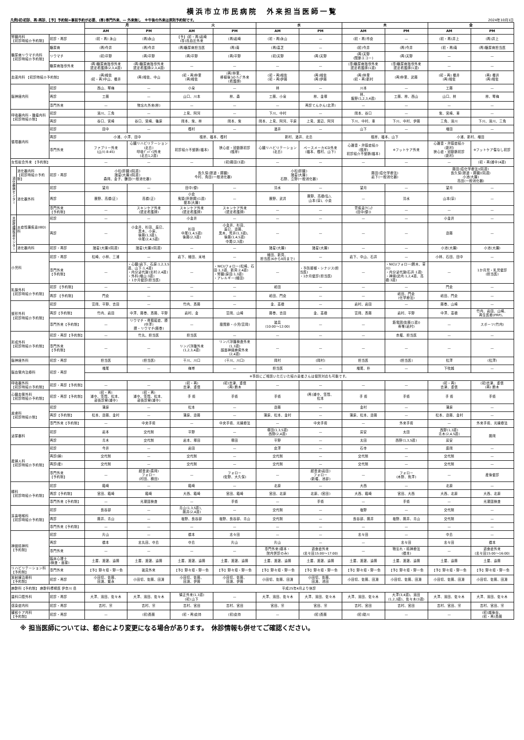横浜市立市民病院　外来担当医師一覧
凡例)初:初診、再:再診、【予】予約制=事前予約が必要、(専)専門外来、— 外来無し　※午後の外来は原則予約制です。 2024年10月1日
| | | | 月 | | 火 | | 水 | | 木 | | 金 | |
| --- | --- | --- | --- | --- | --- | --- | --- | --- | --- | --- | --- | --- |
| | | | AM | PM | AM | PM | AM | PM | AM | PM | AM | PM |
| 腎臓内科 【初診時紹介予約制】 | | 初診・再診 | (初・再) 永山 | (再)永山 | 【予】(初・再)岩崎 (専)高血圧外来 | (再)岩崎 | (初・再)永山 | — | (初・再)市倉 | — | (初・再)井上 | (再)井上 |
| 糖尿病リウマチ内科 【初診時紹介予約制】 | | 糖尿病 | (再)今井 | (再)今井 | (再)糖尿病担当医 | (再)南 | (再)髙芝 | — | (初)今井 | (再)今井 | (初・再)南 | (再)糖尿病担当医 |
| | | リウマチ | (初)平野 | (再)平野 | (再)平野 | (再)平野 | (初)天野 | (再)天野 | (再)天野 (関節エコー) | (再)天野 | — | — |
| | | 糖尿病指導外来 | (再)糖尿病指導外来 認定看護師(2,3,4週) | (再)糖尿病指導外来 認定看護師(2,3,4週) | — | — | — | — | (専)糖尿病指導外来 認定看護師(1週) | (専)糖尿病指導外来 認定看護師(1週) | — | — |
| 血液内科 【初診時紹介予約制】 | | | (再)相佐 (初・再)中山、櫻井 | (再)相佐、中山 | (初・再)仲里 (再)相佐 | (再)仲里、 移植後ﾌｫﾛｰｱｯﾌﾟ外来 (看護師) | (初・再)相佐 (初・再)伊藤 | (再)相佐 (再)伊藤 | (再)仲里 (初・再)新村 | (再)仲里、武藤 | (初・再) 櫻井 (再)相佐 | (再) 櫻井 (再)相佐 |
| 脳神経内科 | | 初診 | 西山、琴梅 | — | 小泉 | — | 林 | — | 川本 | — | 工藤 | — |
| | | 再診 | 工藤 | — | 山口、川本 | 林、森 | 工藤、小泉 | 林、金塚 | 林、 飯野(1,2,3,4週) | 工藤、林、西山 | 山口、林 | 林、琴梅 |
| | | 専門外来 | — | 物忘れ外来(林) | — | — | — | 再診てんかん(北澤) | — | — | — | — |
| 呼吸器内科・腫瘍内科 【初診時紹介制】 | | 初診 | 濱川、三角 | — | 上見、阿河 | — | 下川、中村 | — | 岡本、谷口 | — | 柴、宮崎、東 | — |
| | | 再診 | 谷口、宮崎 | 谷口、宮崎、篠原 | 岡本、柴、林 | 岡本、柴 | 岡本、上見、阿河、平原 | 上見、渡辺、阿河 | 下川、中村、東 | 下川、中村、伊藤 | 三角、濱川 | 下川、濱川、三角 |
| 循環器内科 | | 初診 | 田中 | — | 樫村 | — | 酒井 | — | 山下 | — | 増田 | — |
| | | 再診 | 小浦、小澤、田中 | | 根岸、福本、樫村 | | 新村、酒井、北島 | | 根岸、福本、山下 | | 小浦、新村、増田 | |
| | | 専門外来 | ファブリー外来 (山川:8:45) | 心臓リハビリテーション (北島) 呼吸ﾃﾞｨﾊﾞｲｽ外来 (北島1,2週) | 初診紹介不整脈(福本) | 狭心症・冠動脈初診 (根岸) | 心臓リハビリテーション (北島) | ペースメーカICD外来 (福本、樫村、山下) | 心雑音・弁膜症紹介 (根岸) 初診紹介不整脈(福本) | ※フットケア外来 | 心雑音・弁膜症紹介 (新村) 狭心症・冠動脈初診 (新村) | ※フットケア傷なし初診 |
| 女性総合外来 【予約制】 | | | — | — | — | (初)藤田(3週) | — | — | — | — | — | (初・再)浦中(4週) |
| 消化器病センター | 消化器内科 【初診時紹介予約制】 | 初診・再診 | 小松(肝臓)(隔週) 諸星(大腸)(隔週) 森岡、金子、鎌田(一般消化器) | | 長久保(胆道・膵臓) 今村、角田(一般消化器) | | 小松(肝臓) 諸星(大腸) 石野、立野(一般消化器) | | 藤田(癌化学療法) 岩下(一般消化器) | | 藤田(癌化学療法)(隔週) 長久保(胆道・膵臓)(隔週) 小池(大腸) 高田(一般消化器) | |
| | 消化器外科 | 初診 | 望月 | — | 田中(優) | — | 清水 | — | 望月 | — | 望月 | — |
| | | 再診 | 藪野、高橋(正) | 高橋(正) | 小倉 鬼頭(肝胆膵)(1週) 榎本(大腸) | — | 藪野、武井 | 藪野、高橋(弘)、 山本(淳)、小倉 | — | 清水 | 山本(淳) | — |
| | | 専門外来 【予約制】 | — | スキンケア外来 (認定看護師) | スキンケア外来 (認定看護師) | スキンケア外来 (認定看護師) | — | — | 胃疾患ｸﾘﾆｯｸ (田中(優)) | — | — | — |
| 炎症性腸疾患センター | 炎症性腸疾患(IBD)科 | 初診 | — | — | 小金井 | — | — | — | — | — | 小金井 | — |
| | | 再診 | — | 小金井、杉田、辰巳、 黒木、小原、 後藤(1,3週)、 中尾(2,4,5週) | 杉田 中尾(1,4,5週) 後藤(2,3週) | 小金井、杉田、 辰巳、齋藤、 黒木、荒井(1,3週)、 後藤(1,4,5週) 中尾(2,3週) | — | — | — | — | 齋藤 | — |
| | 消化器内科 | 初診・再診 | 諸星(大腸)(隔週) | 諸星(大腸)(隔週) | — | — | 諸星(大腸) | 諸星(大腸) | — | — | 小池(大腸) | 小池(大腸) |
| 小児科 | | 初診・再診 | 松崎、小林、三浦 | — | 岩下、細田、米地 | — | 細田、新貝、 担当医(6から8月まで) | — | 岩下、中山、石井 | — | 小林、石田、田中 | — |
| | | 専門外来 【予約制】 | — | ・心臓(岩下、石原:1,2,3,5週、山下:1,4週) ・内分泌代謝(志村:2,4週) ・外科(増山:3週) ・1か月健診(担当医) | — | ・NICUフォロー(松崎、石田:1,3週、新貝:2,4週) ・腎臓(原田:1,3週) ・アレルギー(細田) | — | ・予防接種・シナジス(担当医) ・1か月健診(担当医) | — | ・NICUフォロー(鈴木、草川) ・内分泌代謝(石井:1週) ・神経(武内:1,2,4週、高橋:3週) | — | 1か月児・乳児健診 (担当医) |
| 乳腺外科 【初診時紹介予約制】 | | 初診 【予約制】 | — | — | — | — | 嶋田 | — | — | — | 門倉 | — |
| | | 再診 【予約制】 | 門倉 | — | — | — | 嶋田、門倉 | — | — | 嶋田、門倉 (化学療法) | 嶋田、門倉 | — |
| 整形外科 【初診時紹介予約制】 | | 初診 | 富岡、平野、吉田 | — | 竹内、斎藤 | — | 金、髙橋 | — | 岩村、岩田 | — | 藤巻、山崎 | — |
| | | 再診【予約制】 | 竹内、岩田 | 中澤、藤巻、斎藤、平野 | 岩村、金 | 富岡、山崎 | 藤巻、吉田 | 金、髙橋 | 富岡、斎藤 | 岩村、平野 | 中澤、髙橋 | 竹内、岩田、山崎、 再生医療(PRP)、 |
| | | 専門外来【予約制】 | — | リウマチ・骨粗鬆症、膝 (中澤) 膝・リウマチ(藤巻) | — | 股関節・小児(富岡) | 装具 (10:00～12:00) | — | — | 筋電図(佐藤(1週)) 脊椎(岩村) | — | スポーツ(竹内) |
| 形成外科 【初診時紹介予約制】 | | 初診・再診【予約制】 | — | 竹丸、担当医 | 担当医 | — | — | — | — | 赤堀、担当医 | — | — |
| | | 専門外来 【予約制】 | — | — | リンパ浮腫外来 (1,2,3,4週) | リンパ浮腫検査外来 (1,3週) 顔面神経麻痺外来 (2,4週) | — | — | — | — | — | — |
| 脳神経外科 | | 初診・再診 | 担当医 | (担当医) | 干川、川口 | (干川、川口) | 岡村 | (岡村) | 担当医 | (担当医) | 松澤 | (松澤) |
| 脳血管内治療科 | | 初診・再診 | 増尾 | — | 梅嵜 | — | 担当医 | — | 増尾、朴 | — | 下吹越 | — |
| | | | ※事前にご相談いただいた紹介患者さんは個別対応も可能です。 | | | | | | | | | |
| 呼吸器外科 【初診時紹介予約制】 | | 初診・再診【予約制】 | — | — | (初・再) 吉津、重信 | (初)吉津、重信 (再) 鈴木 | — | — | — | — | (初・再) 吉津、重信 | (初)吉津、重信 (再) 鈴木 |
| 心臓血管外科 【初診時紹介予約制】 | | 初診・再診【予約制】 | (初・再) 浦中、笠間、松本、 部長診察(浦中) | (初・再) 浦中、笠間、松本、 部長診察(浦中) | 手 術 | 手術 | 手術 | (再)浦中、笠間、 松本 | 手 術 | 手術 | 手 術 | 手術 |
| 皮膚科 【初診時紹介制】 | | 初診 | 蒲原 | — | 松本 | — | 齋藤 | — | 金村 | — | 蒲原 | — |
| | | 再診【予約制】 | 松本、齋藤、金村 | — | 蒲原、齋藤 | — | 蒲原、松本、金村 | — | 蒲原、松本、齋藤 | — | 松本、齋藤、金村 | — |
| | | 専門外来【予約制】 | — | 中央手術 | — | 中央手術、光線療法 | — | 中央手術 | — | 外来手術 | — | 外来手術、光線療法 |
| 泌尿器科 | | 初診 | 岩本 | 交代制 | 平野 | — | 塚田(1,3,5週) 西野(2,4週) | — | 房安 | 太田 | 西野(1,3週) 青木(2,4,5週) | 藤岡 |
| | | 再診 | 青木 | 交代制 | 岩本、塚田 | 塚田 | 平野 | — | 太田 | 西野(1,3,5週) | 房安 | |
| 産婦人科 【初診時紹介予約制】 | | 初診 | 今井 | — | 岩田 | — | 倉澤 | — | 石寺 | — | 廣岡 | — |
| | | 再診(婦) | 交代制 | — | 交代制 | — | 交代制 | — | 交代制 | — | 交代制 | — |
| | | 再診(産) | 交代制 | — | 交代制 | — | 交代制 | — | 交代制 | — | 交代制 | — |
| | | 専門外来 【予約制】 | — | 超音波(廣岡) フォロー (村田、横田) | — | フォロー (佐野、大久保) | — | 超音波(岩田) フォロー (新堀、池部) | — | フォロー (木野、熊澤) | — | 産後健診 |
| 眼科 【初診時紹介予約制】 | | 初診 | 箱崎 | — | 箱崎 | — | 北原 | — | 大西 | — | 北原 | — |
| | | 再診【予約制】 | 宮田、箱崎 | 箱崎 | 大西、箱崎 | 宮田、箱崎 | 宮田、北原 | 北原、(宮田) | 大西、箱崎 | 宮田、大西 | 大西、北原 | 大西、北原 |
| | | 専門外来【予約制】 | — | 光凝固検査 | — | 手術 | — | 手術 | — | 手術 | — | 光凝固検査 |
| 耳鼻咽喉科 【初診時紹介予約制】 | | 初診 | 長谷部 | — | 青山(1,3,5週)、 藤井(2,4週) | — | 交代制 | — | 塩野 | — | 交代制 | — |
| | | 再診 | 藤井、青山 | — | 塩野、長谷部 | 塩野、長谷部、青山 | 交代制 | — | 長谷部、藤井 | 塩野、藤井、青山 | 交代制 | — |
| | | 専門外来【予約制】 | — | — | — | — | — | — | — | — | — | — |
| 神経精神科 【予約制】 | | 初診 | 片山 | — | 橋本 | 志々田 | — | — | 志々田 | — | 中島 | — |
| | | 再診 | 橋本 | 志丸田、中島 | 中島 | 片山 | 片山 | — | — | 志々田 | 志々田 | 橋本 |
| | | 専門外来 | — | — | — | — | 専門外来(橋本・ 院内併診のみ) | 過食症外来 (志々田15:00～17:00) | — | 物忘れ・精神療法 (橋本) | — | 過食症外来 (志々田15:00～16:00) |
| | | 臨床心理士 (検査・面接) | 土屋、渡邊、遠藤 | 土屋、渡邊、遠藤 | 土屋、渡邊、遠藤 | 土屋、渡邊、遠藤 | 土屋、渡邊、遠藤 | 土屋、渡邊、遠藤 | 土屋、渡邊、遠藤 | 土屋、渡邊、遠藤 | 土屋、遠藤 | 土屋、遠藤 |
| リハビリテーション科 【予約制】 | | 専門外来 | 【予】野々垣・野一色 | 装具外来 | 【予】野々垣・野一色 | 【予】野々垣・野一色 | 【予】野々垣・野一色 | 【予】野々垣・野一色 | 【予】野々垣・野一色 | 【予】野々垣・野一色 | 【予】野々垣・野一色 | 【予】野々垣・野一色 |
| 放射線治療科 【予約制】 | | 初診・再診 | 小田切、佐藤、 田淵、繁永 | 小田切、佐藤、田淵 | 小田切、佐藤、 田淵、伊藤 | 小田切、佐藤、 田淵、伊藤 | 小田切、佐藤、田淵 | 小田切、佐藤、 田淵、池田 | 小田切、佐藤、田淵 | 小田切、佐藤、田淵 | 小田切、佐藤、田淵 | 小田切、佐藤、田淵 |
| 麻酔科【予約制】 麻酔科標榜医 伊奈川 岳 | | | 平成25年4月より休診 | | | | | | | | | |
| 歯科口腔外科 | | 初診・再診 | 大澤、濱田、佐々木 | 大澤、濱田、佐々木 | 矯正外来(1,3週) (初) 山下 | — | 大澤、濱田、佐々木 | 大澤、濱田、佐々木 | 大澤、濱田、佐々木 | 大澤(3,4週)、濱田 (1,2,3週)、佐々木(3週) | 大澤、濱田、佐々木 | 大澤、濱田、佐々木 |
| 感染症内科 | | 初診・再診 | 吉村、宗 | 吉村、宗 | 吉村、宮田 | 吉村、宮田 | 宮田、宗 | 宮田、宗 | 吉村、宮田 | 吉村、宮田 | 吉村、宮田、宗 | 吉村、宮田、宗 |
| 緩和ケア内科 【予約制】 | | 初診・再診 | — | (初)斎藤 | (初・再)倉持 | (初)倉持 | — | (初)斎藤 | (初)助川 | — | — | (初)越後谷、 (初・再)斎藤 |
※ 担当医師については、都合により変更になる場合があります。　休診情報も併せてご確認ください。